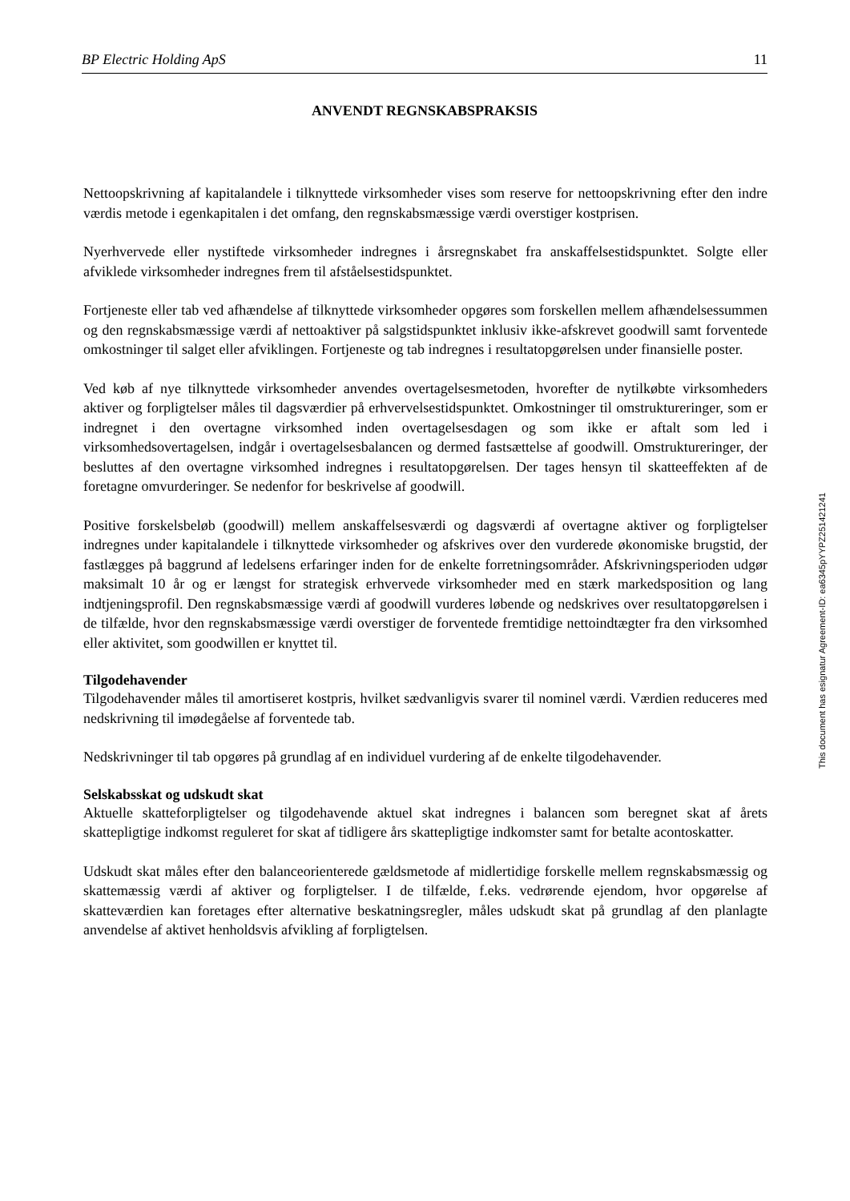BP Electric Holding ApS 11
ANVENDT REGNSKABSPRAKSIS
Nettoopskrivning af kapitalandele i tilknyttede virksomheder vises som reserve for nettoopskrivning efter den indre værdis metode i egenkapitalen i det omfang, den regnskabsmæssige værdi overstiger kostprisen.
Nyerhvervede eller nystiftede virksomheder indregnes i årsregnskabet fra anskaffelsestidspunktet. Solgte eller afviklede virksomheder indregnes frem til afståelsestidspunktet.
Fortjeneste eller tab ved afhændelse af tilknyttede virksomheder opgøres som forskellen mellem afhændelsessummen og den regnskabsmæssige værdi af nettoaktiver på salgstidspunktet inklusiv ikke-afskrevet goodwill samt forventede omkostninger til salget eller afviklingen. Fortjeneste og tab indregnes i resultatopgørelsen under finansielle poster.
Ved køb af nye tilknyttede virksomheder anvendes overtagelsesmetoden, hvorefter de nytilkøbte virksomheders aktiver og forpligtelser måles til dagsværdier på erhvervelsestidspunktet. Omkostninger til omstruktureringer, som er indregnet i den overtagne virksomhed inden overtagelsesdagen og som ikke er aftalt som led i virksomhedsovertagelsen, indgår i overtagelsesbalancen og dermed fastsættelse af goodwill. Omstruktureringer, der besluttes af den overtagne virksomhed indregnes i resultatopgørelsen. Der tages hensyn til skatteeffekten af de foretagne omvurderinger. Se nedenfor for beskrivelse af goodwill.
Positive forskelsbeløb (goodwill) mellem anskaffelsesværdi og dagsværdi af overtagne aktiver og forpligtelser indregnes under kapitalandele i tilknyttede virksomheder og afskrives over den vurderede økonomiske brugstid, der fastlægges på baggrund af ledelsens erfaringer inden for de enkelte forretningsområder. Afskrivningsperioden udgør maksimalt 10 år og er længst for strategisk erhvervede virksomheder med en stærk markedsposition og lang indtjeningsprofil. Den regnskabsmæssige værdi af goodwill vurderes løbende og nedskrives over resultatopgørelsen i de tilfælde, hvor den regnskabsmæssige værdi overstiger de forventede fremtidige nettoindtægter fra den virksomhed eller aktivitet, som goodwillen er knyttet til.
Tilgodehavender
Tilgodehavender måles til amortiseret kostpris, hvilket sædvanligvis svarer til nominel værdi. Værdien reduceres med nedskrivning til imødegåelse af forventede tab.
Nedskrivninger til tab opgøres på grundlag af en individuel vurdering af de enkelte tilgodehavender.
Selskabsskat og udskudt skat
Aktuelle skatteforpligtelser og tilgodehavende aktuel skat indregnes i balancen som beregnet skat af årets skattepligtige indkomst reguleret for skat af tidligere års skattepligtige indkomster samt for betalte acontoskatter.
Udskudt skat måles efter den balanceorienterede gældsmetode af midlertidige forskelle mellem regnskabsmæssig og skattemæssig værdi af aktiver og forpligtelser. I de tilfælde, f.eks. vedrørende ejendom, hvor opgørelse af skatteværdien kan foretages efter alternative beskatningsregler, måles udskudt skat på grundlag af den planlagte anvendelse af aktivet henholdsvis afvikling af forpligtelsen.
This document has esignatur Agreement-ID: ea6345pYYPZ251421241